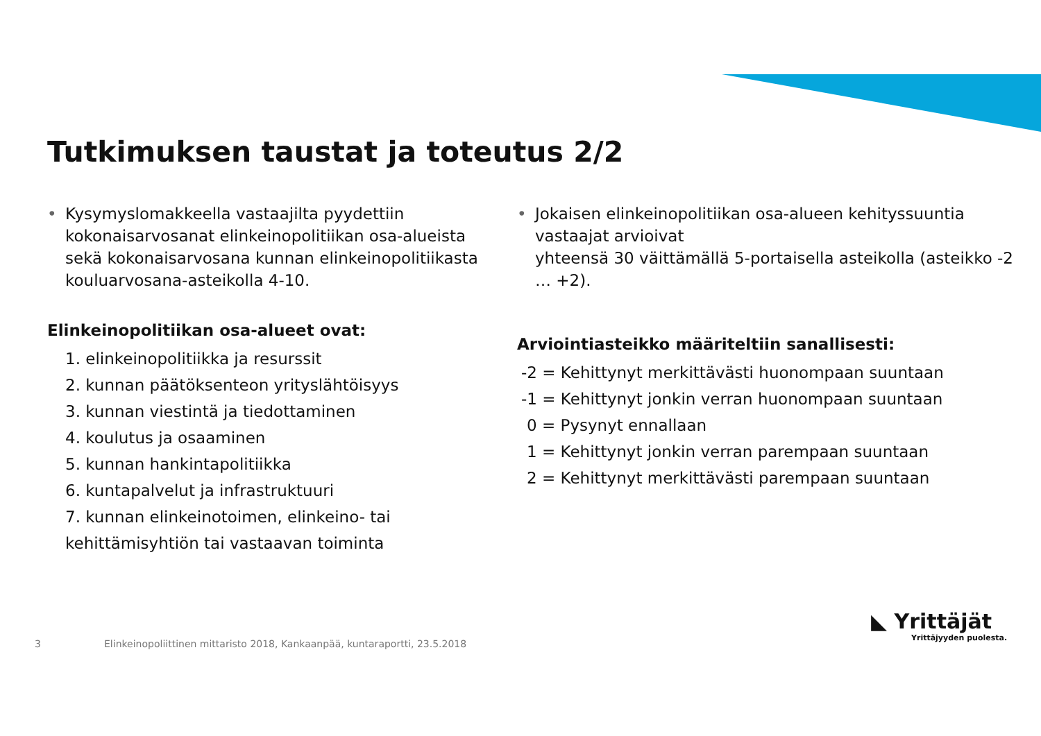Tutkimuksen taustat ja toteutus 2/2
• Kysymyslomakkeella vastaajilta pyydettiin kokonaisarvosanat elinkeinopolitiikan osa-alueista sekä kokonaisarvosana kunnan elinkeinopolitiikasta kouluarvosana-asteikolla 4-10.
Elinkeinopolitiikan osa-alueet ovat:
1. elinkeinopolitiikka ja resurssit
2. kunnan päätöksenteon yrityslähtöisyys
3. kunnan viestintä ja tiedottaminen
4. koulutus ja osaaminen
5. kunnan hankintapolitiikka
6. kuntapalvelut ja infrastruktuuri
7. kunnan elinkeinotoimen, elinkeino- tai kehittämisyhtiön tai vastaavan toiminta
• Jokaisen elinkeinopolitiikan osa-alueen kehityssuuntia vastaajat arvioivat
yhteensä 30 väittämällä 5-portaisella asteikolla (asteikko -2 … +2).
Arviointiasteikko määriteltiin sanallisesti:
-2 = Kehittynyt merkittävästi huonompaan suuntaan
-1 = Kehittynyt jonkin verran huonompaan suuntaan
0 = Pysynyt ennallaan
1 = Kehittynyt jonkin verran parempaan suuntaan
2 = Kehittynyt merkittävästi parempaan suuntaan
3
Elinkeinopoliittinen mittaristo 2018, Kankaanpää, kuntaraportti, 23.5.2018
◣ Yrittäjät
Yrittäjyyden puolesta.